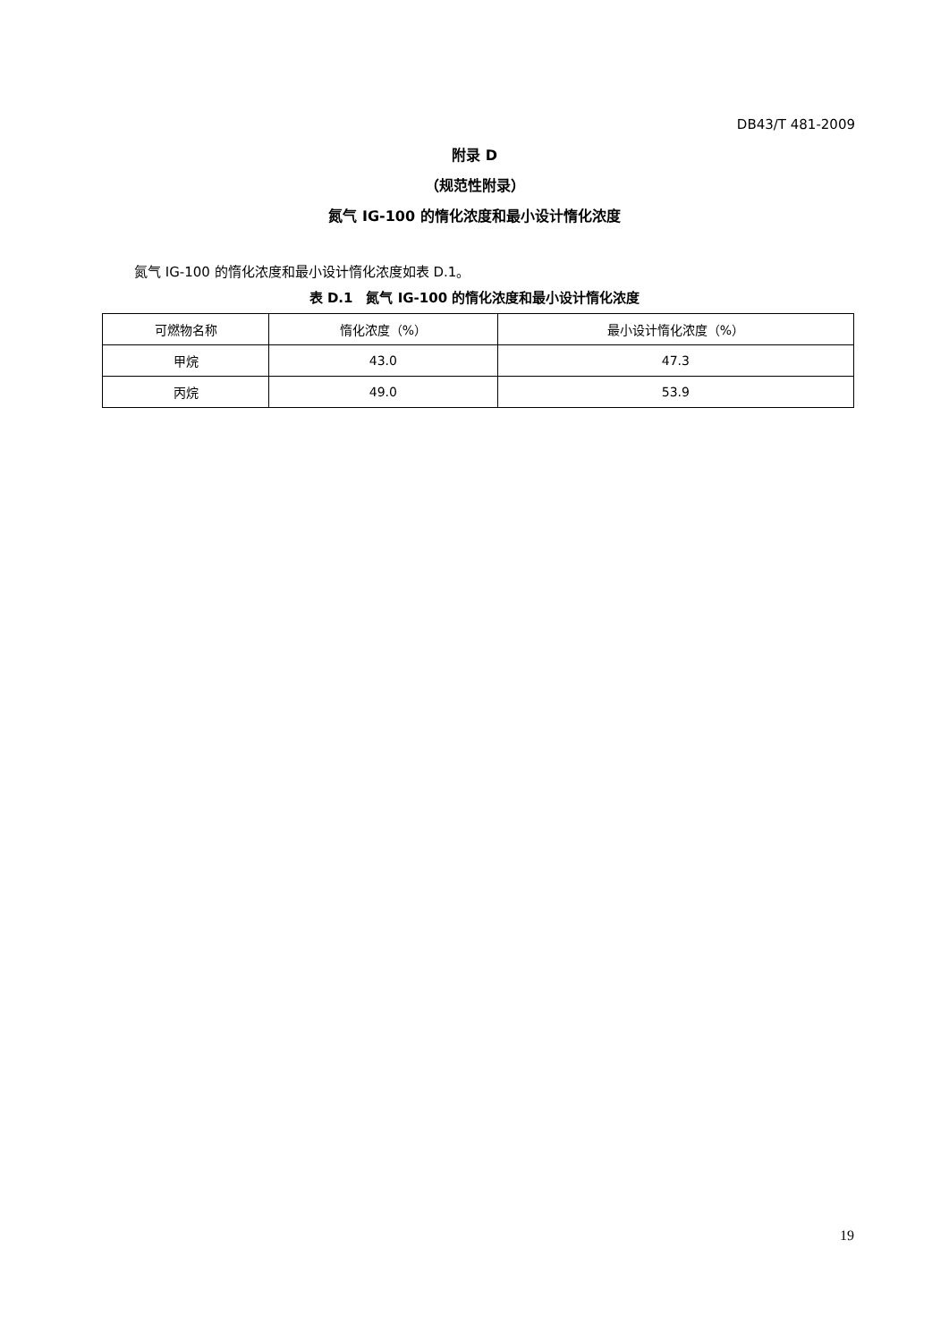DB43/T 481-2009
附录 D
（规范性附录）
氮气 IG-100 的惰化浓度和最小设计惰化浓度
氮气 IG-100 的惰化浓度和最小设计惰化浓度如表 D.1。
表 D.1　氮气 IG-100 的惰化浓度和最小设计惰化浓度
| 可燃物名称 | 惰化浓度（%） | 最小设计惰化浓度（%） |
| --- | --- | --- |
| 甲烷 | 43.0 | 47.3 |
| 丙烷 | 49.0 | 53.9 |
19